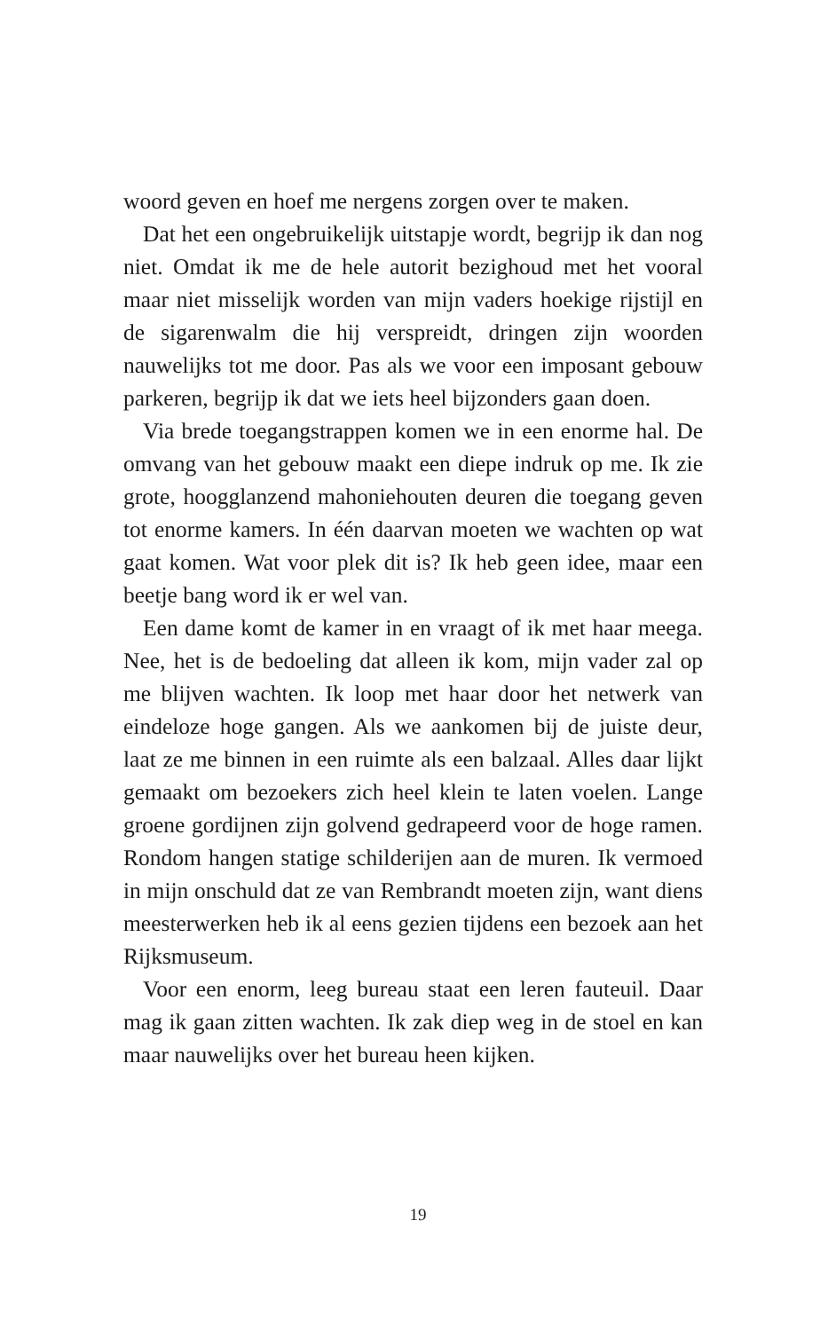woord geven en hoef me nergens zorgen over te maken.
Dat het een ongebruikelijk uitstapje wordt, begrijp ik dan nog niet. Omdat ik me de hele autorit bezighoud met het vooral maar niet misselijk worden van mijn vaders hoekige rijstijl en de sigarenwalm die hij verspreidt, drin­gen zijn woorden nauwelijks tot me door. Pas als we voor een imposant gebouw parkeren, begrijp ik dat we iets heel bijzonders gaan doen.
Via brede toegangstrappen komen we in een enorme hal. De omvang van het gebouw maakt een diepe indruk op me. Ik zie grote, hoogglanzend mahoniehouten deu­ren die toegang geven tot enorme kamers. In één daarvan moeten we wachten op wat gaat komen. Wat voor plek dit is? Ik heb geen idee, maar een beetje bang word ik er wel van.
Een dame komt de kamer in en vraagt of ik met haar meega. Nee, het is de bedoeling dat alleen ik kom, mijn vader zal op me blijven wachten. Ik loop met haar door het netwerk van eindeloze hoge gangen. Als we aankomen bij de juiste deur, laat ze me binnen in een ruimte als een balzaal. Alles daar lijkt gemaakt om bezoekers zich heel klein te laten voelen. Lange groene gordijnen zijn golvend gedrapeerd voor de hoge ramen. Rondom hangen statige schilderijen aan de muren. Ik vermoed in mijn onschuld dat ze van Rembrandt moeten zijn, want diens meester­werken heb ik al eens gezien tijdens een bezoek aan het Rijksmuseum.
Voor een enorm, leeg bureau staat een leren fauteuil. Daar mag ik gaan zitten wachten. Ik zak diep weg in de stoel en kan maar nauwelijks over het bureau heen kijken.
19